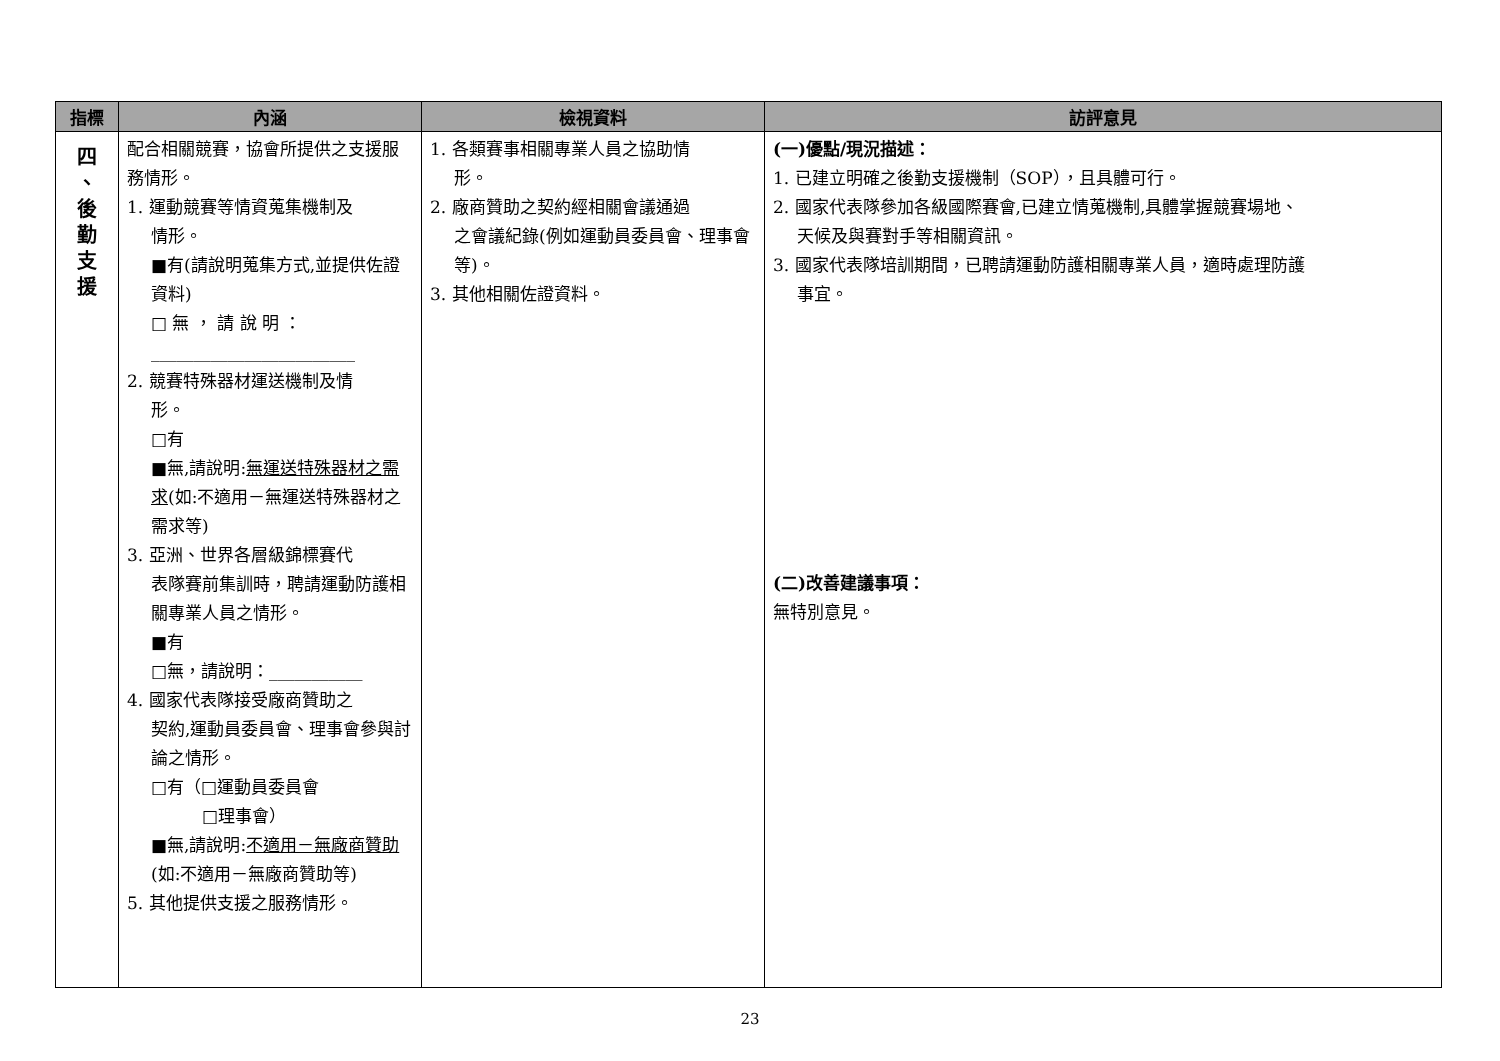| 指標 | 內涵 | 檢視資料 | 訪評意見 |
| --- | --- | --- | --- |
| 四 、 後 勤 支 援 | 配合相關競賽，協會所提供之支援服務情形。 1. 運動競賽等情資蒐集機制及 情形。 ■有(請說明蒐集方式,並提供佐證資料) □ 無 ， 請 說 明 ： ________________________ 2. 競賽特殊器材運送機制及情 形。 □有 ■無,請說明: 無運送特殊器材之需求 (如:不適用－無運送特殊器材之需求等) 3. 亞洲、世界各層級錦標賽代 表隊賽前集訓時，聘請運動防護相關專業人員之情形。 ■有 □無，請說明：___________ 4. 國家代表隊接受廠商贊助之 契約,運動員委員會、理事會參與討論之情形。 □有（□運動員委員會 □理事會） ■無,請說明: 不適用－無廠商贊助 (如:不適用－無廠商贊助等) 5. 其他提供支援之服務情形。 | 1. 各類賽事相關專業人員之協助情 形。 2. 廠商贊助之契約經相關會議通過 之會議紀錄(例如運動員委員會、理事會等)。 3. 其他相關佐證資料。 | (一)優點/現況描述： 1. 已建立明確之後勤支援機制（SOP），且具體可行。 2. 國家代表隊參加各級國際賽會,已建立情蒐機制,具體掌握競賽場地、 天候及與賽對手等相關資訊。 3. 國家代表隊培訓期間，已聘請運動防護相關專業人員，適時處理防護 事宜。 (二)改善建議事項： 無特別意見。 |
23